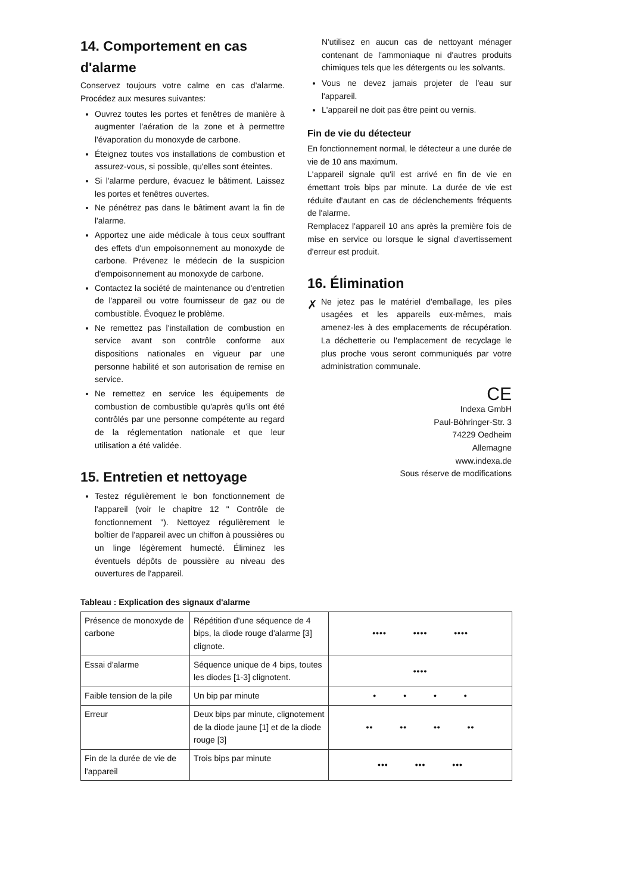14. Comportement en cas d'alarme
Conservez toujours votre calme en cas d'alarme. Procédez aux mesures suivantes:
Ouvrez toutes les portes et fenêtres de manière à augmenter l'aération de la zone et à permettre l'évaporation du monoxyde de carbone.
Éteignez toutes vos installations de combustion et assurez-vous, si possible, qu'elles sont éteintes.
Si l'alarme perdure, évacuez le bâtiment. Laissez les portes et fenêtres ouvertes.
Ne pénétrez pas dans le bâtiment avant la fin de l'alarme.
Apportez une aide médicale à tous ceux souffrant des effets d'un empoisonnement au monoxyde de carbone. Prévenez le médecin de la suspicion d'empoisonnement au monoxyde de carbone.
Contactez la société de maintenance ou d'entretien de l'appareil ou votre fournisseur de gaz ou de combustible. Évoquez le problème.
Ne remettez pas l'installation de combustion en service avant son contrôle conforme aux dispositions nationales en vigueur par une personne habilité et son autorisation de remise en service.
Ne remettez en service les équipements de combustion de combustible qu'après qu'ils ont été contrôlés par une personne compétente au regard de la réglementation nationale et que leur utilisation a été validée.
15. Entretien et nettoyage
Testez régulièrement le bon fonctionnement de l'appareil (voir le chapitre 12 " Contrôle de fonctionnement "). Nettoyez régulièrement le boîtier de l'appareil avec un chiffon à poussières ou un linge légèrement humecté. Éliminez les éventuels dépôts de poussière au niveau des ouvertures de l'appareil.
N'utilisez en aucun cas de nettoyant ménager contenant de l'ammoniaque ni d'autres produits chimiques tels que les détergents ou les solvants.
Vous ne devez jamais projeter de l'eau sur l'appareil.
L'appareil ne doit pas être peint ou vernis.
Fin de vie du détecteur
En fonctionnement normal, le détecteur a une durée de vie de 10 ans maximum.
L'appareil signale qu'il est arrivé en fin de vie en émettant trois bips par minute. La durée de vie est réduite d'autant en cas de déclenchements fréquents de l'alarme.
Remplacez l'appareil 10 ans après la première fois de mise en service ou lorsque le signal d'avertissement d'erreur est produit.
16. Élimination
✗
Ne jetez pas le matériel d'emballage, les piles usagées et les appareils eux-mêmes, mais amenez-les à des emplacements de récupération. La déchetterie ou l'emplacement de recyclage le plus proche vous seront communiqués par votre administration communale.
CE
Indexa GmbH
Paul-Böhringer-Str. 3
74229 Oedheim
Allemagne
www.indexa.de
Sous réserve de modifications
Tableau : Explication des signaux d'alarme
| Présence de monoxyde de carbone | Répétition d'une séquence de 4 bips, la diode rouge d'alarme [3] clignote. | •••• •••• •••• |
| Essai d'alarme | Séquence unique de 4 bips, toutes les diodes [1-3] clignotent. | •••• |
| Faible tension de la pile | Un bip par minute | • • • • |
| Erreur | Deux bips par minute, clignotement de la diode jaune [1] et de la diode rouge [3] | •• •• •• •• |
| Fin de la durée de vie de l'appareil | Trois bips par minute | ••• ••• ••• |